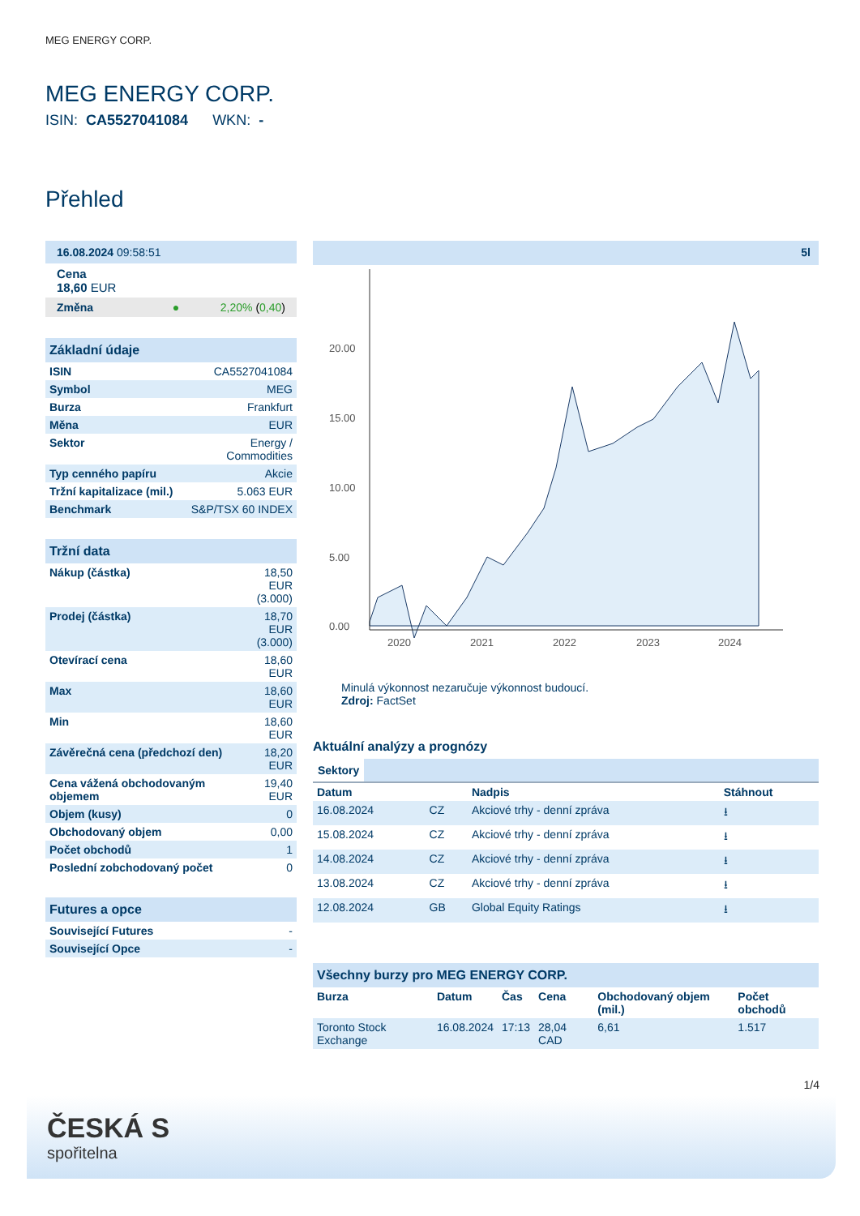MEG ENERGY CORP.
MEG ENERGY CORP.
ISIN: CA5527041084 WKN: -
Přehled
16.08.2024 09:58:51
Cena
18,60 EUR
Změna ● 2,20% (0,40)
Základní údaje
| ISIN | CA5527041084 |
| Symbol | MEG |
| Burza | Frankfurt |
| Měna | EUR |
| Sektor | Energy / Commodities |
| Typ cenného papíru | Akcie |
| Tržní kapitalizace (mil.) | 5.063 EUR |
| Benchmark | S&P/TSX 60 INDEX |
Tržní data
| Nákup (částka) | 18,50 EUR (3.000) |
| Prodej (částka) | 18,70 EUR (3.000) |
| Otevírací cena | 18,60 EUR |
| Max | 18,60 EUR |
| Min | 18,60 EUR |
| Závěrečná cena (předchozí den) | 18,20 EUR |
| Cena vážená obchodovaným objemem | 19,40 EUR |
| Objem (kusy) | 0 |
| Obchodovaný objem | 0,00 |
| Počet obchodů | 1 |
| Poslední zobchodovaný počet | 0 |
Futures a opce
| Související Futures | - |
| Související Opce | - |
5l
20.00
15.00
10.00
5.00
0.00
2020
2021
2022
2023
2024
Minulá výkonnost nezaručuje výkonnost budoucí.
Zdroj: FactSet
Aktuální analýzy a prognózy
Sektory
| Datum | | Nadpis | Stáhnout |
| --- | --- | --- | --- |
| 16.08.2024 | CZ | Akciové trhy - denní zpráva | ⭳ |
| 15.08.2024 | CZ | Akciové trhy - denní zpráva | ⭳ |
| 14.08.2024 | CZ | Akciové trhy - denní zpráva | ⭳ |
| 13.08.2024 | CZ | Akciové trhy - denní zpráva | ⭳ |
| 12.08.2024 | GB | Global Equity Ratings | ⭳ |
Všechny burzy pro MEG ENERGY CORP.
| Burza | Datum | Čas | Cena | Obchodovaný objem (mil.) | Počet obchodů |
| --- | --- | --- | --- | --- | --- |
| Toronto Stock Exchange | 16.08.2024 | 17:13 | 28,04 CAD | 6,61 | 1.517 |
1/4
ČESKÁ S
spořitelna